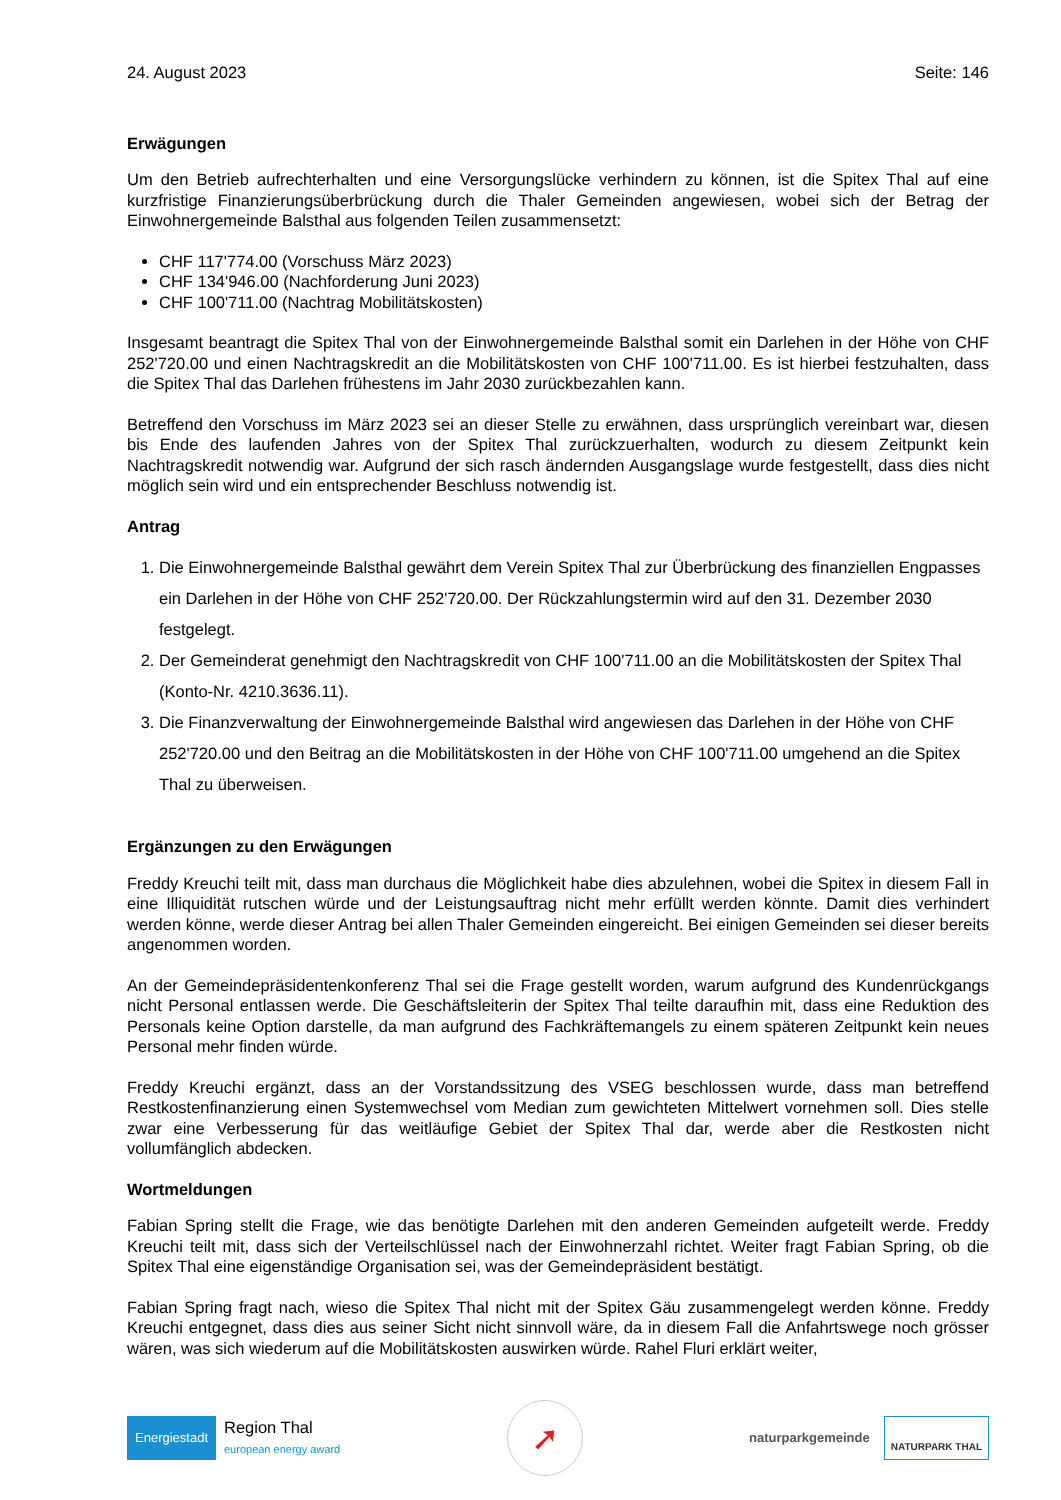24. August 2023 Seite: 146
Erwägungen
Um den Betrieb aufrechterhalten und eine Versorgungslücke verhindern zu können, ist die Spitex Thal auf eine kurzfristige Finanzierungsüberbrückung durch die Thaler Gemeinden angewiesen, wobei sich der Betrag der Einwohnergemeinde Balsthal aus folgenden Teilen zusammensetzt:
CHF 117'774.00 (Vorschuss März 2023)
CHF 134'946.00 (Nachforderung Juni 2023)
CHF 100'711.00 (Nachtrag Mobilitätskosten)
Insgesamt beantragt die Spitex Thal von der Einwohnergemeinde Balsthal somit ein Darlehen in der Höhe von CHF 252'720.00 und einen Nachtragskredit an die Mobilitätskosten von CHF 100'711.00. Es ist hierbei festzuhalten, dass die Spitex Thal das Darlehen frühestens im Jahr 2030 zurückbezahlen kann.
Betreffend den Vorschuss im März 2023 sei an dieser Stelle zu erwähnen, dass ursprünglich vereinbart war, diesen bis Ende des laufenden Jahres von der Spitex Thal zurückzuerhalten, wodurch zu diesem Zeitpunkt kein Nachtragskredit notwendig war. Aufgrund der sich rasch ändernden Ausgangslage wurde festgestellt, dass dies nicht möglich sein wird und ein entsprechender Beschluss notwendig ist.
Antrag
1. Die Einwohnergemeinde Balsthal gewährt dem Verein Spitex Thal zur Überbrückung des finanziellen Engpasses ein Darlehen in der Höhe von CHF 252'720.00. Der Rückzahlungstermin wird auf den 31. Dezember 2030 festgelegt.
2. Der Gemeinderat genehmigt den Nachtragskredit von CHF 100'711.00 an die Mobilitätskosten der Spitex Thal (Konto-Nr. 4210.3636.11).
3. Die Finanzverwaltung der Einwohnergemeinde Balsthal wird angewiesen das Darlehen in der Höhe von CHF 252'720.00 und den Beitrag an die Mobilitätskosten in der Höhe von CHF 100'711.00 umgehend an die Spitex Thal zu überweisen.
Ergänzungen zu den Erwägungen
Freddy Kreuchi teilt mit, dass man durchaus die Möglichkeit habe dies abzulehnen, wobei die Spitex in diesem Fall in eine Illiquidität rutschen würde und der Leistungsauftrag nicht mehr erfüllt werden könnte. Damit dies verhindert werden könne, werde dieser Antrag bei allen Thaler Gemeinden eingereicht. Bei einigen Gemeinden sei dieser bereits angenommen worden.
An der Gemeindepräsidentenkonferenz Thal sei die Frage gestellt worden, warum aufgrund des Kundenrückgangs nicht Personal entlassen werde. Die Geschäftsleiterin der Spitex Thal teilte daraufhin mit, dass eine Reduktion des Personals keine Option darstelle, da man aufgrund des Fachkräftemangels zu einem späteren Zeitpunkt kein neues Personal mehr finden würde.
Freddy Kreuchi ergänzt, dass an der Vorstandssitzung des VSEG beschlossen wurde, dass man betreffend Restkostenfinanzierung einen Systemwechsel vom Median zum gewichteten Mittelwert vornehmen soll. Dies stelle zwar eine Verbesserung für das weitläufige Gebiet der Spitex Thal dar, werde aber die Restkosten nicht vollumfänglich abdecken.
Wortmeldungen
Fabian Spring stellt die Frage, wie das benötigte Darlehen mit den anderen Gemeinden aufgeteilt werde. Freddy Kreuchi teilt mit, dass sich der Verteilschlüssel nach der Einwohnerzahl richtet. Weiter fragt Fabian Spring, ob die Spitex Thal eine eigenständige Organisation sei, was der Gemeindepräsident bestätigt.
Fabian Spring fragt nach, wieso die Spitex Thal nicht mit der Spitex Gäu zusammengelegt werden könne. Freddy Kreuchi entgegnet, dass dies aus seiner Sicht nicht sinnvoll wäre, da in diesem Fall die Anfahrtswege noch grösser wären, was sich wiederum auf die Mobilitätskosten auswirken würde. Rahel Fluri erklärt weiter,
Energiestadt
Region Thal
european energy award
➚
naturparkgemeinde NATURPARK THAL